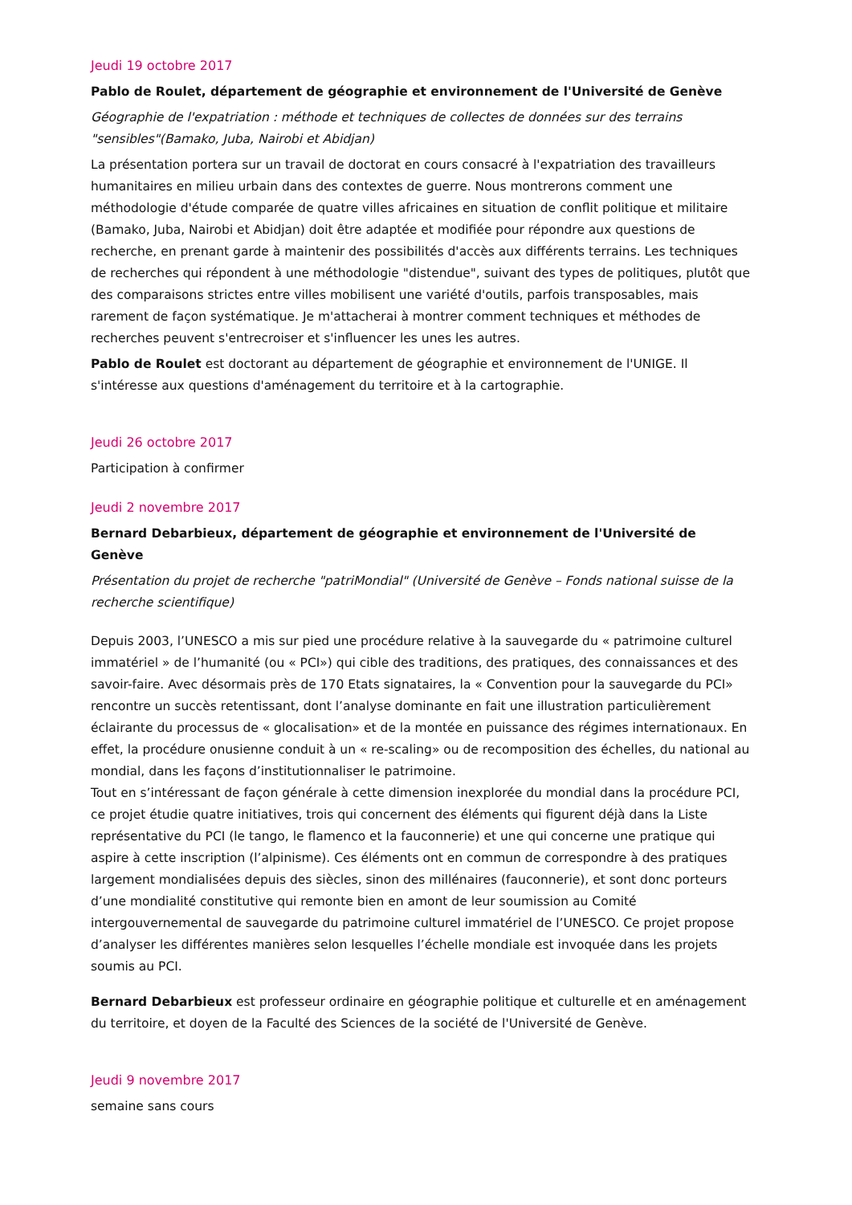Jeudi 19 octobre 2017
Pablo de Roulet, département de géographie et environnement de l'Université de Genève
Géographie de l'expatriation : méthode et techniques de collectes de données sur des terrains "sensibles"(Bamako, Juba, Nairobi et Abidjan)
La présentation portera sur un travail de doctorat en cours consacré à l'expatriation des travailleurs humanitaires en milieu urbain dans des contextes de guerre. Nous montrerons comment une méthodologie d'étude comparée de quatre villes africaines en situation de conflit politique et militaire (Bamako, Juba, Nairobi et Abidjan) doit être adaptée et modifiée pour répondre aux questions de recherche, en prenant garde à maintenir des possibilités d'accès aux différents terrains. Les techniques de recherches qui répondent à une méthodologie "distendue", suivant des types de politiques, plutôt que des comparaisons strictes entre villes mobilisent une variété d'outils, parfois transposables, mais rarement de façon systématique. Je m'attacherai à montrer comment techniques et méthodes de recherches peuvent s'entrecroiser et s'influencer les unes les autres.
Pablo de Roulet est doctorant au département de géographie et environnement de l'UNIGE. Il s'intéresse aux questions d'aménagement du territoire et à la cartographie.
Jeudi 26 octobre 2017
Participation à confirmer
Jeudi 2 novembre 2017
Bernard Debarbieux, département de géographie et environnement de l'Université de Genève
Présentation du projet de recherche "patriMondial" (Université de Genève – Fonds national suisse de la recherche scientifique)
Depuis 2003, l’UNESCO a mis sur pied une procédure relative à la sauvegarde du « patrimoine culturel immatériel » de l’humanité (ou « PCI») qui cible des traditions, des pratiques, des connaissances et des savoir-faire. Avec désormais près de 170 Etats signataires, la « Convention pour la sauvegarde du PCI» rencontre un succès retentissant, dont l’analyse dominante en fait une illustration particulièrement éclairante du processus de « glocalisation» et de la montée en puissance des régimes internationaux. En effet, la procédure onusienne conduit à un « re-scaling» ou de recomposition des échelles, du national au mondial, dans les façons d’institutionnaliser le patrimoine.
Tout en s’intéressant de façon générale à cette dimension inexplorée du mondial dans la procédure PCI, ce projet étudie quatre initiatives, trois qui concernent des éléments qui figurent déjà dans la Liste représentative du PCI (le tango, le flamenco et la fauconnerie) et une qui concerne une pratique qui aspire à cette inscription (l’alpinisme). Ces éléments ont en commun de correspondre à des pratiques largement mondialisées depuis des siècles, sinon des millénaires (fauconnerie), et sont donc porteurs d’une mondialité constitutive qui remonte bien en amont de leur soumission au Comité intergouvernemental de sauvegarde du patrimoine culturel immatériel de l’UNESCO. Ce projet propose d’analyser les différentes manières selon lesquelles l’échelle mondiale est invoquée dans les projets soumis au PCI.
Bernard Debarbieux est professeur ordinaire en géographie politique et culturelle et en aménagement du territoire, et doyen de la Faculté des Sciences de la société de l'Université de Genève.
Jeudi 9 novembre 2017
semaine sans cours